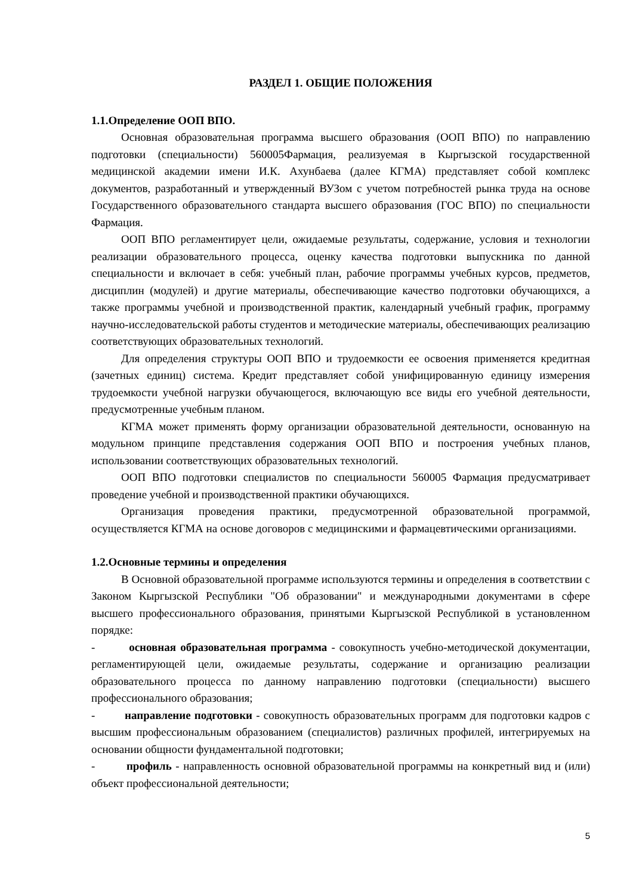РАЗДЕЛ 1. ОБЩИЕ ПОЛОЖЕНИЯ
1.1.Определение ООП ВПО.
Основная образовательная программа высшего образования (ООП ВПО) по направлению подготовки (специальности) 560005Фармация, реализуемая в Кыргызской государственной медицинской академии имени И.К. Ахунбаева (далее КГМА) представляет собой комплекс документов, разработанный и утвержденный ВУЗом с учетом потребностей рынка труда на основе Государственного образовательного стандарта высшего образования (ГОС ВПО) по специальности Фармация.
ООП ВПО регламентирует цели, ожидаемые результаты, содержание, условия и технологии реализации образовательного процесса, оценку качества подготовки выпускника по данной специальности и включает в себя: учебный план, рабочие программы учебных курсов, предметов, дисциплин (модулей) и другие материалы, обеспечивающие качество подготовки обучающихся, а также программы учебной и производственной практик, календарный учебный график, программу научно-исследовательской работы студентов и методические материалы, обеспечивающих реализацию соответствующих образовательных технологий.
Для определения структуры ООП ВПО и трудоемкости ее освоения применяется кредитная (зачетных единиц) система. Кредит представляет собой унифицированную единицу измерения трудоемкости учебной нагрузки обучающегося, включающую все виды его учебной деятельности, предусмотренные учебным планом.
КГМА может применять форму организации образовательной деятельности, основанную на модульном принципе представления содержания ООП ВПО и построения учебных планов, использовании соответствующих образовательных технологий.
ООП ВПО подготовки специалистов по специальности 560005 Фармация предусматривает проведение учебной и производственной практики обучающихся.
Организация проведения практики, предусмотренной образовательной программой, осуществляется КГМА на основе договоров с медицинскими и фармацевтическими организациями.
1.2.Основные термины и определения
В Основной образовательной программе используются термины и определения в соответствии с Законом Кыргызской Республики "Об образовании" и международными документами в сфере высшего профессионального образования, принятыми Кыргызской Республикой в установленном порядке:
- основная образовательная программа - совокупность учебно-методической документации, регламентирующей цели, ожидаемые результаты, содержание и организацию реализации образовательного процесса по данному направлению подготовки (специальности) высшего профессионального образования;
- направление подготовки - совокупность образовательных программ для подготовки кадров с высшим профессиональным образованием (специалистов) различных профилей, интегрируемых на основании общности фундаментальной подготовки;
- профиль - направленность основной образовательной программы на конкретный вид и (или) объект профессиональной деятельности;
5